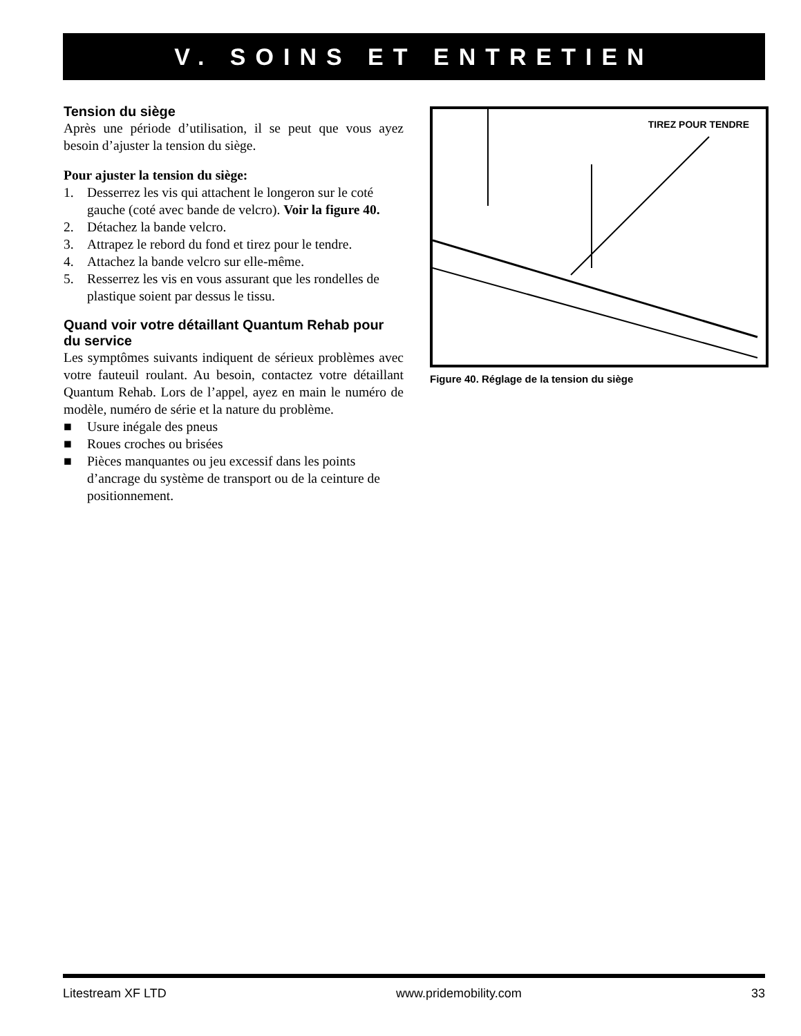V. SOINS ET ENTRETIEN
Tension du siège
Après une période d’utilisation, il se peut que vous ayez besoin d’ajuster la tension du siège.
Pour ajuster la tension du siège:
1. Desserrez les vis qui attachent le longeron sur le coté gauche (coté avec bande de velcro). Voir la figure 40.
2. Détachez la bande velcro.
3. Attrapez le rebord du fond et tirez pour le tendre.
4. Attachez la bande velcro sur elle-même.
5. Resserrez les vis en vous assurant que les rondelles de plastique soient par dessus le tissu.
Quand voir votre détaillant Quantum Rehab pour du service
Les symptômes suivants indiquent de sérieux problèmes avec votre fauteuil roulant. Au besoin, contactez votre détaillant Quantum Rehab. Lors de l’appel, ayez en main le numéro de modèle, numéro de série et la nature du problème.
■ Usure inégale des pneus
■ Roues croches ou brisées
■ Pièces manquantes ou jeu excessif dans les points d’ancrage du système de transport ou de la ceinture de positionnement.
TIREZ POUR TENDRE
Figure 40. Réglage de la tension du siège
Litestream XF LTD www.pridemobility.com 33